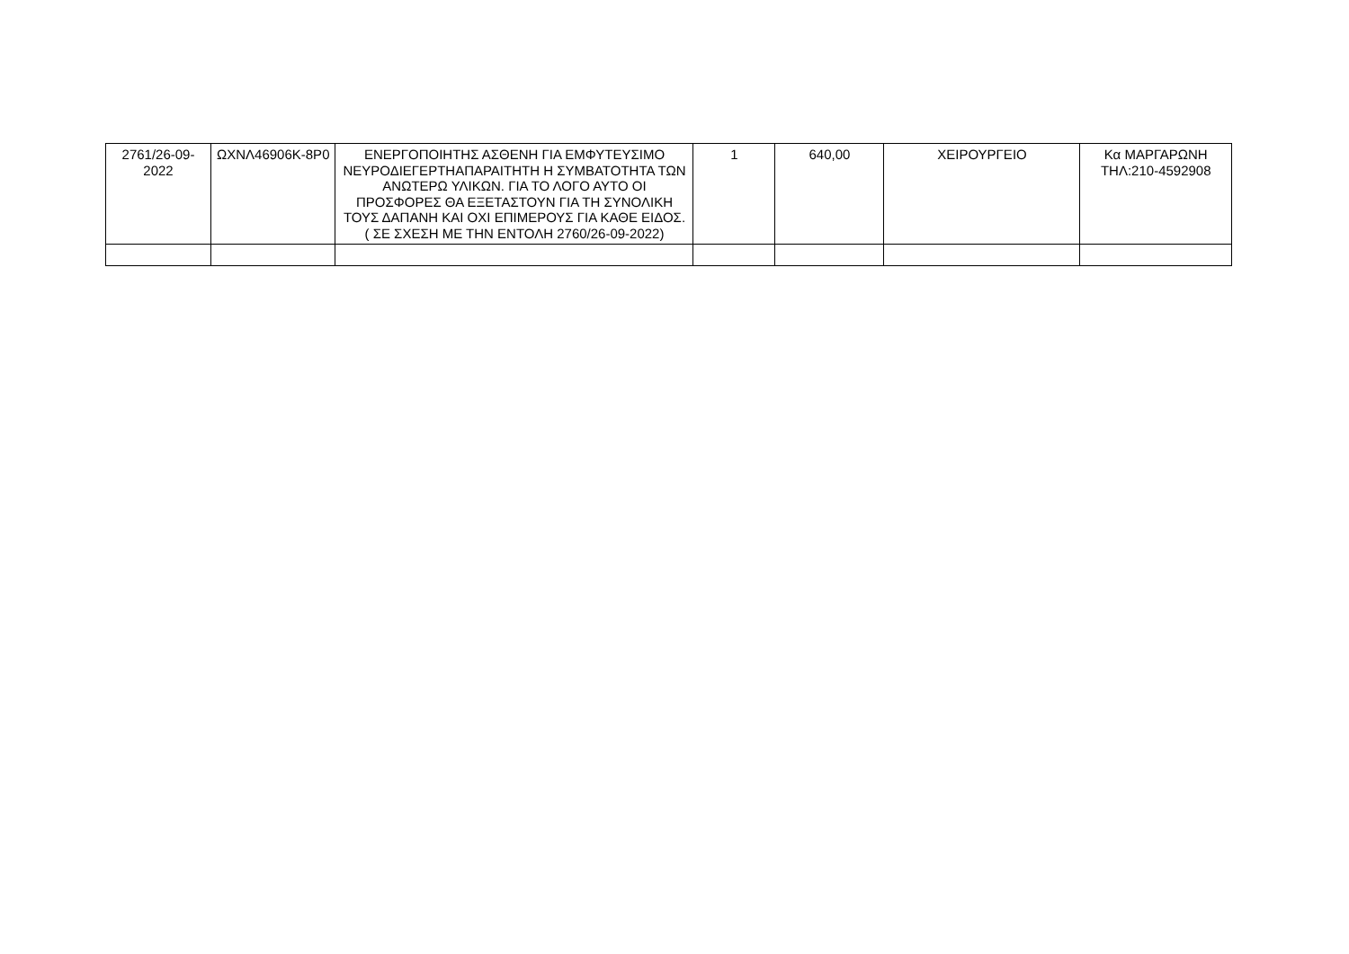| 2761/26-09-2022 | ΩΧΝΛ46906Κ-8Ρ0 | ΕΝΕΡΓΟΠΟΙΗΤΗΣ ΑΣΘΕΝΗ ΓΙΑ ΕΜΦΥΤΕΥΣΙΜΟ ΝΕΥΡΟΔΙΕΓΕΡΤΗΑΠΑΡΑΙΤΗΤΗ Η ΣΥΜΒΑΤΟΤΗΤΑ ΤΩΝ ΑΝΩΤΕΡΩ ΥΛΙΚΩΝ. ΓΙΑ ΤΟ ΛΟΓΟ ΑΥΤΟ ΟΙ ΠΡΟΣΦΟΡΕΣ ΘΑ ΕΞΕΤΑΣΤΟΥΝ ΓΙΑ ΤΗ ΣΥΝΟΛΙΚΗ ΤΟΥΣ ΔΑΠΑΝΗ ΚΑΙ ΟΧΙ ΕΠΙΜΕΡΟΥΣ ΓΙΑ ΚΑΘΕ ΕΙΔΟΣ. ( ΣΕ ΣΧΕΣΗ ΜΕ ΤΗΝ ΕΝΤΟΛΗ 2760/26-09-2022) | 1 | 640,00 | ΧΕΙΡΟΥΡΓΕΙΟ | Κα ΜΑΡΓΑΡΩΝΗ ΤΗΛ:210-4592908 |